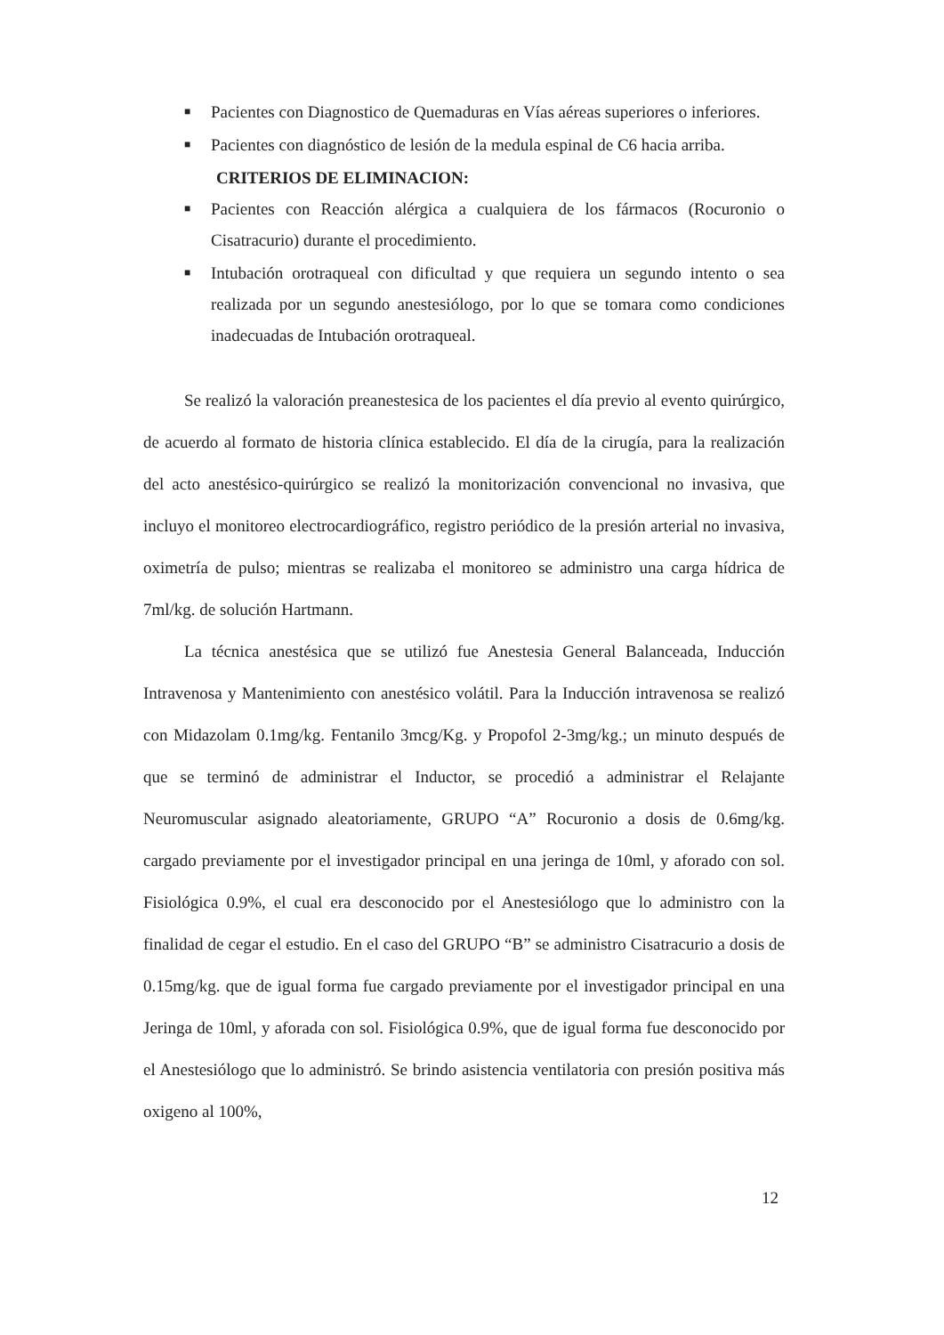■ Pacientes con Diagnostico de Quemaduras en Vías aéreas superiores o inferiores.
■ Pacientes con diagnóstico de lesión de la medula espinal de C6 hacia arriba.
CRITERIOS DE ELIMINACION:
■ Pacientes con Reacción alérgica a cualquiera de los fármacos (Rocuronio o Cisatracurio) durante el procedimiento.
■ Intubación orotraqueal con dificultad y que requiera un segundo intento o sea realizada por un segundo anestesiólogo, por lo que se tomara como condiciones inadecuadas de Intubación orotraqueal.
Se realizó la valoración preanestesica de los pacientes el día previo al evento quirúrgico, de acuerdo al formato de historia clínica establecido. El día de la cirugía, para la realización del acto anestésico-quirúrgico se realizó la monitorización convencional no invasiva, que incluyo el monitoreo electrocardiográfico, registro periódico de la presión arterial no invasiva, oximetría de pulso; mientras se realizaba el monitoreo se administro una carga hídrica de 7ml/kg. de solución Hartmann.
La técnica anestésica que se utilizó fue Anestesia General Balanceada, Inducción Intravenosa y Mantenimiento con anestésico volátil. Para la Inducción intravenosa se realizó con Midazolam 0.1mg/kg. Fentanilo 3mcg/Kg. y Propofol 2-3mg/kg.; un minuto después de que se terminó de administrar el Inductor, se procedió a administrar el Relajante Neuromuscular asignado aleatoriamente, GRUPO “A” Rocuronio a dosis de 0.6mg/kg. cargado previamente por el investigador principal en una jeringa de 10ml, y aforado con sol. Fisiológica 0.9%, el cual era desconocido por el Anestesiólogo que lo administro con la finalidad de cegar el estudio. En el caso del GRUPO “B” se administro Cisatracurio a dosis de 0.15mg/kg. que de igual forma fue cargado previamente por el investigador principal en una Jeringa de 10ml, y aforada con sol. Fisiológica 0.9%, que de igual forma fue desconocido por el Anestesiólogo que lo administró. Se brindo asistencia ventilatoria con presión positiva más oxigeno al 100%,
12